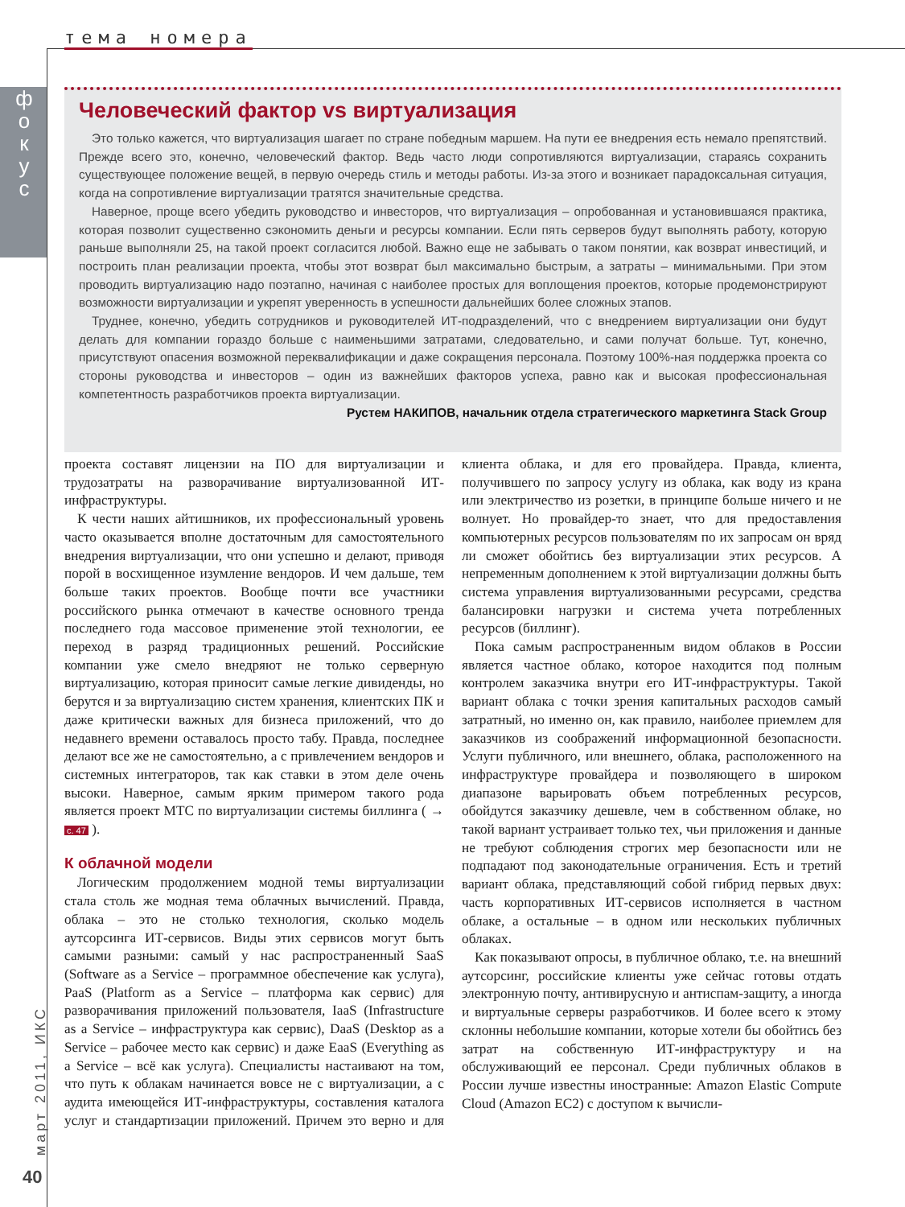тема номера
ф о к у с
март 2011, ИКС
40
Человеческий фактор vs виртуализация
Это только кажется, что виртуализация шагает по стране победным маршем. На пути ее внедрения есть немало препятствий. Прежде всего это, конечно, человеческий фактор. Ведь часто люди сопротивляются виртуализации, стараясь сохранить существующее положение вещей, в первую очередь стиль и методы работы. Из-за этого и возникает парадоксальная ситуация, когда на сопротивление виртуализации тратятся значительные средства.
Наверное, проще всего убедить руководство и инвесторов, что виртуализация – опробованная и установившаяся практика, которая позволит существенно сэкономить деньги и ресурсы компании. Если пять серверов будут выполнять работу, которую раньше выполняли 25, на такой проект согласится любой. Важно еще не забывать о таком понятии, как возврат инвестиций, и построить план реализации проекта, чтобы этот возврат был максимально быстрым, а затраты – минимальными. При этом проводить виртуализацию надо поэтапно, начиная с наиболее простых для воплощения проектов, которые продемонстрируют возможности виртуализации и укрепят уверенность в успешности дальнейших более сложных этапов.
Труднее, конечно, убедить сотрудников и руководителей ИТ-подразделений, что с внедрением виртуализации они будут делать для компании гораздо больше с наименьшими затратами, следовательно, и сами получат больше. Тут, конечно, присутствуют опасения возможной переквалификации и даже сокращения персонала. Поэтому 100%-ная поддержка проекта со стороны руководства и инвесторов – один из важнейших факторов успеха, равно как и высокая профессиональная компетентность разработчиков проекта виртуализации.
Рустем НАКИПОВ, начальник отдела стратегического маркетинга Stack Group
проекта составят лицензии на ПО для виртуализации и трудозатраты на разворачивание виртуализованной ИТ-инфраструктуры.
К чести наших айтишников, их профессиональный уровень часто оказывается вполне достаточным для самостоятельного внедрения виртуализации, что они успешно и делают, приводя порой в восхищенное изумление вендоров. И чем дальше, тем больше таких проектов. Вообще почти все участники российского рынка отмечают в качестве основного тренда последнего года массовое применение этой технологии, ее переход в разряд традиционных решений. Российские компании уже смело внедряют не только серверную виртуализацию, которая приносит самые легкие дивиденды, но берутся и за виртуализацию систем хранения, клиентских ПК и даже критически важных для бизнеса приложений, что до недавнего времени оставалось просто табу. Правда, последнее делают все же не самостоятельно, а с привлечением вендоров и системных интеграторов, так как ставки в этом деле очень высоки. Наверное, самым ярким примером такого рода является проект МТС по виртуализации системы биллинга ( → с. 47 ).
К облачной модели
Логическим продолжением модной темы виртуализации стала столь же модная тема облачных вычислений. Правда, облака – это не столько технология, сколько модель аутсорсинга ИТ-сервисов. Виды этих сервисов могут быть самыми разными: самый у нас распространенный SaaS (Software as a Service – программное обеспечение как услуга), PaaS (Platform as a Service – платформа как сервис) для разворачивания приложений пользователя, IaaS (Infrastructure as a Service – инфраструктура как сервис), DaaS (Desktop as a Service – рабочее место как сервис) и даже EaaS (Everything as a Service – всё как услуга). Специалисты настаивают на том, что путь к облакам начинается вовсе не с виртуализации, а с аудита имеющейся ИТ-инфраструктуры, составления каталога услуг и стандартизации приложений. Причем это верно и для клиента облака, и для его провайдера. Правда, клиента, получившего по запросу услугу из облака, как воду из крана или электричество из розетки, в принципе больше ничего и не волнует. Но провайдер-то знает, что для предоставления компьютерных ресурсов пользователям по их запросам он вряд ли сможет обойтись без виртуализации этих ресурсов. А непременным дополнением к этой виртуализации должны быть система управления виртуализованными ресурсами, средства балансировки нагрузки и система учета потребленных ресурсов (биллинг).
Пока самым распространенным видом облаков в России является частное облако, которое находится под полным контролем заказчика внутри его ИТ-инфраструктуры. Такой вариант облака с точки зрения капитальных расходов самый затратный, но именно он, как правило, наиболее приемлем для заказчиков из соображений информационной безопасности. Услуги публичного, или внешнего, облака, расположенного на инфраструктуре провайдера и позволяющего в широком диапазоне варьировать объем потребленных ресурсов, обойдутся заказчику дешевле, чем в собственном облаке, но такой вариант устраивает только тех, чьи приложения и данные не требуют соблюдения строгих мер безопасности или не подпадают под законодательные ограничения. Есть и третий вариант облака, представляющий собой гибрид первых двух: часть корпоративных ИТ-сервисов исполняется в частном облаке, а остальные – в одном или нескольких публичных облаках.
Как показывают опросы, в публичное облако, т.е. на внешний аутсорсинг, российские клиенты уже сейчас готовы отдать электронную почту, антивирусную и антиспам-защиту, а иногда и виртуальные серверы разработчиков. И более всего к этому склонны небольшие компании, которые хотели бы обойтись без затрат на собственную ИТ-инфраструктуру и на обслуживающий ее персонал. Среди публичных облаков в России лучше известны иностранные: Amazon Elastic Compute Cloud (Amazon EC2) с доступом к вычисли-